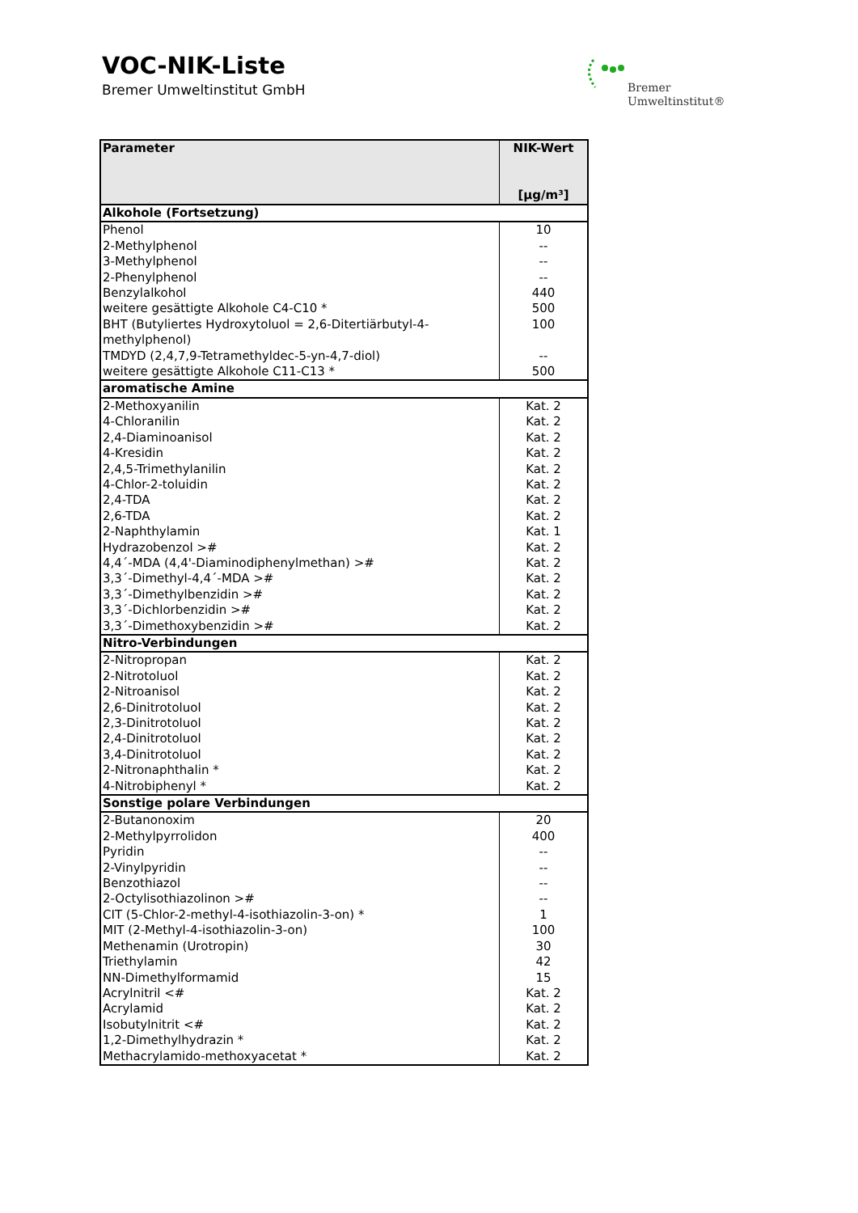VOC-NIK-Liste
Bremer Umweltinstitut GmbH
Bremer
Umweltinstitut®
| Parameter | NIK-Wert [µg/m³] |
| --- | --- |
| Alkohole (Fortsetzung) | |
| Phenol | 10 |
| 2-Methylphenol | -- |
| 3-Methylphenol | -- |
| 2-Phenylphenol | -- |
| Benzylalkohol | 440 |
| weitere gesättigte Alkohole C4-C10 * | 500 |
| BHT (Butyliertes Hydroxytoluol = 2,6-Ditertiärbutyl-4-methylphenol) | 100 |
| TMDYD (2,4,7,9-Tetramethyldec-5-yn-4,7-diol) | -- |
| weitere gesättigte Alkohole C11-C13 * | 500 |
| aromatische Amine | |
| 2-Methoxyanilin | Kat. 2 |
| 4-Chloranilin | Kat. 2 |
| 2,4-Diaminoanisol | Kat. 2 |
| 4-Kresidin | Kat. 2 |
| 2,4,5-Trimethylanilin | Kat. 2 |
| 4-Chlor-2-toluidin | Kat. 2 |
| 2,4-TDA | Kat. 2 |
| 2,6-TDA | Kat. 2 |
| 2-Naphthylamin | Kat. 1 |
| Hydrazobenzol ># | Kat. 2 |
| 4,4´-MDA (4,4'-Diaminodiphenylmethan) ># | Kat. 2 |
| 3,3´-Dimethyl-4,4´-MDA ># | Kat. 2 |
| 3,3´-Dimethylbenzidin ># | Kat. 2 |
| 3,3´-Dichlorbenzidin ># | Kat. 2 |
| 3,3´-Dimethoxybenzidin ># | Kat. 2 |
| Nitro-Verbindungen | |
| 2-Nitropropan | Kat. 2 |
| 2-Nitrotoluol | Kat. 2 |
| 2-Nitroanisol | Kat. 2 |
| 2,6-Dinitrotoluol | Kat. 2 |
| 2,3-Dinitrotoluol | Kat. 2 |
| 2,4-Dinitrotoluol | Kat. 2 |
| 3,4-Dinitrotoluol | Kat. 2 |
| 2-Nitronaphthalin * | Kat. 2 |
| 4-Nitrobiphenyl * | Kat. 2 |
| Sonstige polare Verbindungen | |
| 2-Butanonoxim | 20 |
| 2-Methylpyrrolidon | 400 |
| Pyridin | -- |
| 2-Vinylpyridin | -- |
| Benzothiazol | -- |
| 2-Octylisothiazolinon ># | -- |
| CIT (5-Chlor-2-methyl-4-isothiazolin-3-on) * | 1 |
| MIT (2-Methyl-4-isothiazolin-3-on) | 100 |
| Methenamin (Urotropin) | 30 |
| Triethylamin | 42 |
| NN-Dimethylformamid | 15 |
| Acrylnitril <# | Kat. 2 |
| Acrylamid | Kat. 2 |
| Isobutylnitrit <# | Kat. 2 |
| 1,2-Dimethylhydrazin * | Kat. 2 |
| Methacrylamido-methoxyacetat * | Kat. 2 |